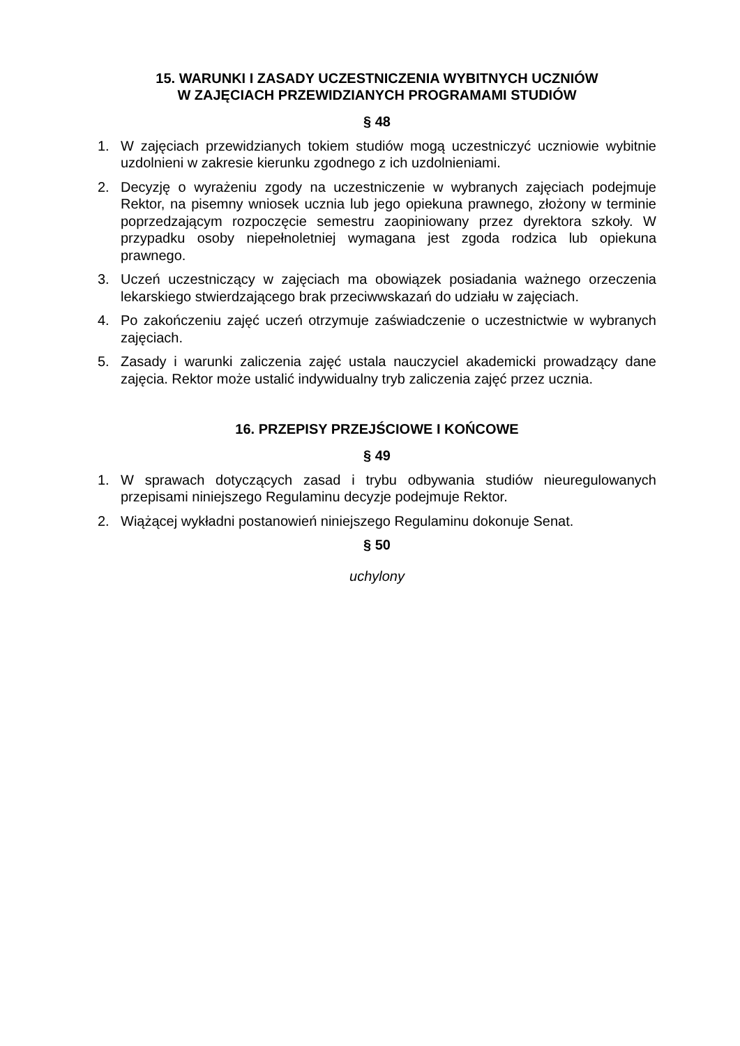15. WARUNKI I ZASADY UCZESTNICZENIA WYBITNYCH UCZNIÓW
W ZAJĘCIACH PRZEWIDZIANYCH PROGRAMAMI STUDIÓW
§ 48
1. W zajęciach przewidzianych tokiem studiów mogą uczestniczyć uczniowie wybitnie uzdolnieni w zakresie kierunku zgodnego z ich uzdolnieniami.
2. Decyzję o wyrażeniu zgody na uczestniczenie w wybranych zajęciach podejmuje Rektor, na pisemny wniosek ucznia lub jego opiekuna prawnego, złożony w terminie poprzedzającym rozpoczęcie semestru zaopiniowany przez dyrektora szkoły. W przypadku osoby niepełnoletniej wymagana jest zgoda rodzica lub opiekuna prawnego.
3. Uczeń uczestniczący w zajęciach ma obowiązek posiadania ważnego orzeczenia lekarskiego stwierdzającego brak przeciwwskazań do udziału w zajęciach.
4. Po zakończeniu zajęć uczeń otrzymuje zaświadczenie o uczestnictwie w wybranych zajęciach.
5. Zasady i warunki zaliczenia zajęć ustala nauczyciel akademicki prowadzący dane zajęcia. Rektor może ustalić indywidualny tryb zaliczenia zajęć przez ucznia.
16. PRZEPISY PRZEJŚCIOWE I KOŃCOWE
§ 49
1. W sprawach dotyczących zasad i trybu odbywania studiów nieuregulowanych przepisami niniejszego Regulaminu decyzje podejmuje Rektor.
2. Wiążącej wykładni postanowień niniejszego Regulaminu dokonuje Senat.
§ 50
uchylony